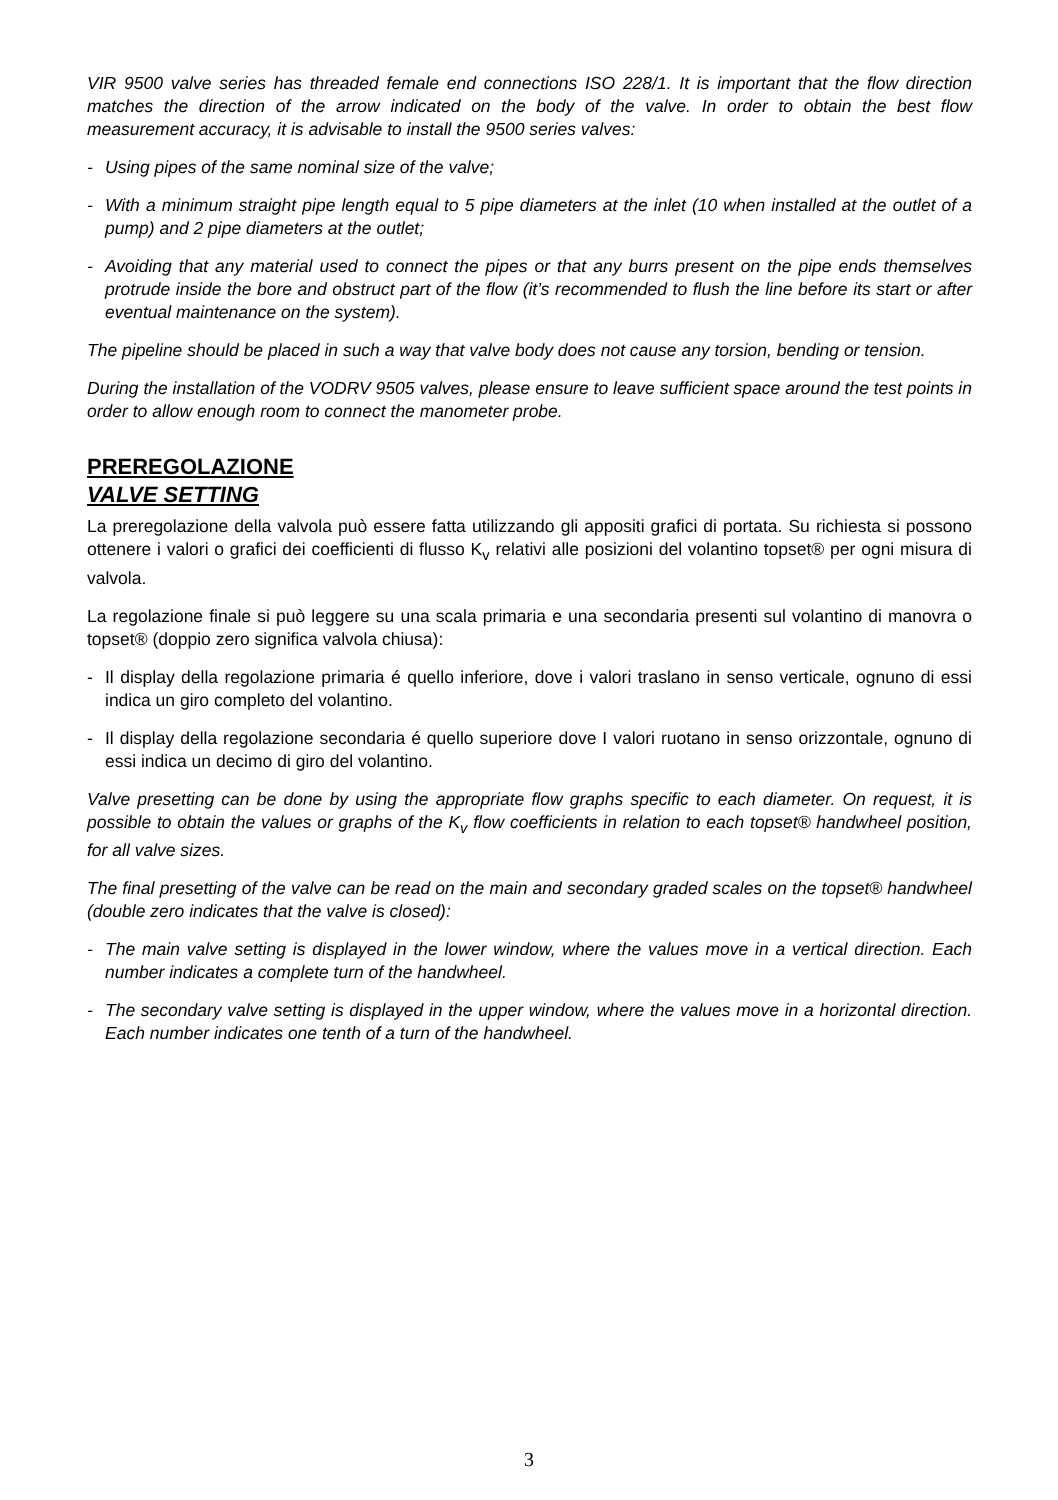VIR 9500 valve series has threaded female end connections ISO 228/1. It is important that the flow direction matches the direction of the arrow indicated on the body of the valve. In order to obtain the best flow measurement accuracy, it is advisable to install the 9500 series valves:
- Using pipes of the same nominal size of the valve;
- With a minimum straight pipe length equal to 5 pipe diameters at the inlet (10 when installed at the outlet of a pump) and 2 pipe diameters at the outlet;
- Avoiding that any material used to connect the pipes or that any burrs present on the pipe ends themselves protrude inside the bore and obstruct part of the flow (it’s recommended to flush the line before its start or after eventual maintenance on the system).
The pipeline should be placed in such a way that valve body does not cause any torsion, bending or tension.
During the installation of the VODRV 9505 valves, please ensure to leave sufficient space around the test points in order to allow enough room to connect the manometer probe.
PREREGOLAZIONE
VALVE SETTING
La preregolazione della valvola può essere fatta utilizzando gli appositi grafici di portata. Su richiesta si possono ottenere i valori o grafici dei coefficienti di flusso K<sub>v</sub> relativi alle posizioni del volantino topset® per ogni misura di valvola.
La regolazione finale si può leggere su una scala primaria e una secondaria presenti sul volantino di manovra o topset® (doppio zero significa valvola chiusa):
- Il display della regolazione primaria é quello inferiore, dove i valori traslano in senso verticale, ognuno di essi indica un giro completo del volantino.
- Il display della regolazione secondaria é quello superiore dove I valori ruotano in senso orizzontale, ognuno di essi indica un decimo di giro del volantino.
Valve presetting can be done by using the appropriate flow graphs specific to each diameter. On request, it is possible to obtain the values or graphs of the K<sub>v</sub> flow coefficients in relation to each topset® handwheel position, for all valve sizes.
The final presetting of the valve can be read on the main and secondary graded scales on the topset® handwheel (double zero indicates that the valve is closed):
- The main valve setting is displayed in the lower window, where the values move in a vertical direction. Each number indicates a complete turn of the handwheel.
- The secondary valve setting is displayed in the upper window, where the values move in a horizontal direction. Each number indicates one tenth of a turn of the handwheel.
3